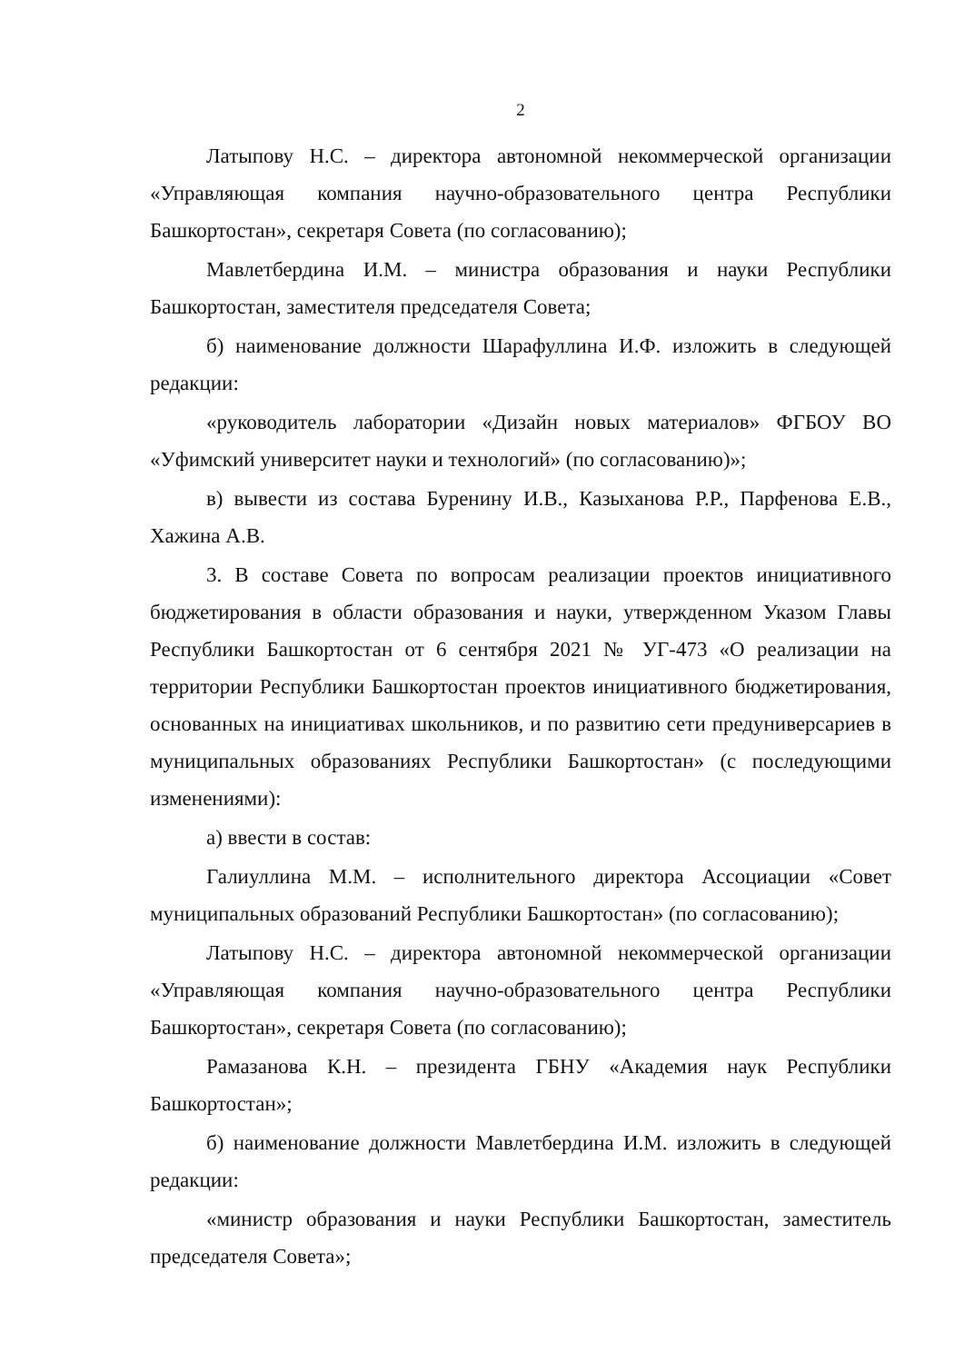2
Латыпову Н.С. – директора автономной некоммерческой организации «Управляющая компания научно-образовательного центра Республики Башкортостан», секретаря Совета (по согласованию);
Мавлетбердина И.М. – министра образования и науки Республики Башкортостан, заместителя председателя Совета;
б) наименование должности Шарафуллина И.Ф. изложить в следующей редакции:
«руководитель лаборатории «Дизайн новых материалов» ФГБОУ ВО «Уфимский университет науки и технологий» (по согласованию)»;
в) вывести из состава Буренину И.В., Казыханова Р.Р., Парфенова Е.В., Хажина А.В.
3. В составе Совета по вопросам реализации проектов инициативного бюджетирования в области образования и науки, утвержденном Указом Главы Республики Башкортостан от 6 сентября 2021 № УГ-473 «О реализации на территории Республики Башкортостан проектов инициативного бюджетирования, основанных на инициативах школьников, и по развитию сети предуниверсариев в муниципальных образованиях Республики Башкортостан» (с последующими изменениями):
а) ввести в состав:
Галиуллина М.М. – исполнительного директора Ассоциации «Совет муниципальных образований Республики Башкортостан» (по согласованию);
Латыпову Н.С. – директора автономной некоммерческой организации «Управляющая компания научно-образовательного центра Республики Башкортостан», секретаря Совета (по согласованию);
Рамазанова К.Н. – президента ГБНУ «Академия наук Республики Башкортостан»;
б) наименование должности Мавлетбердина И.М. изложить в следующей редакции:
«министр образования и науки Республики Башкортостан, заместитель председателя Совета»;